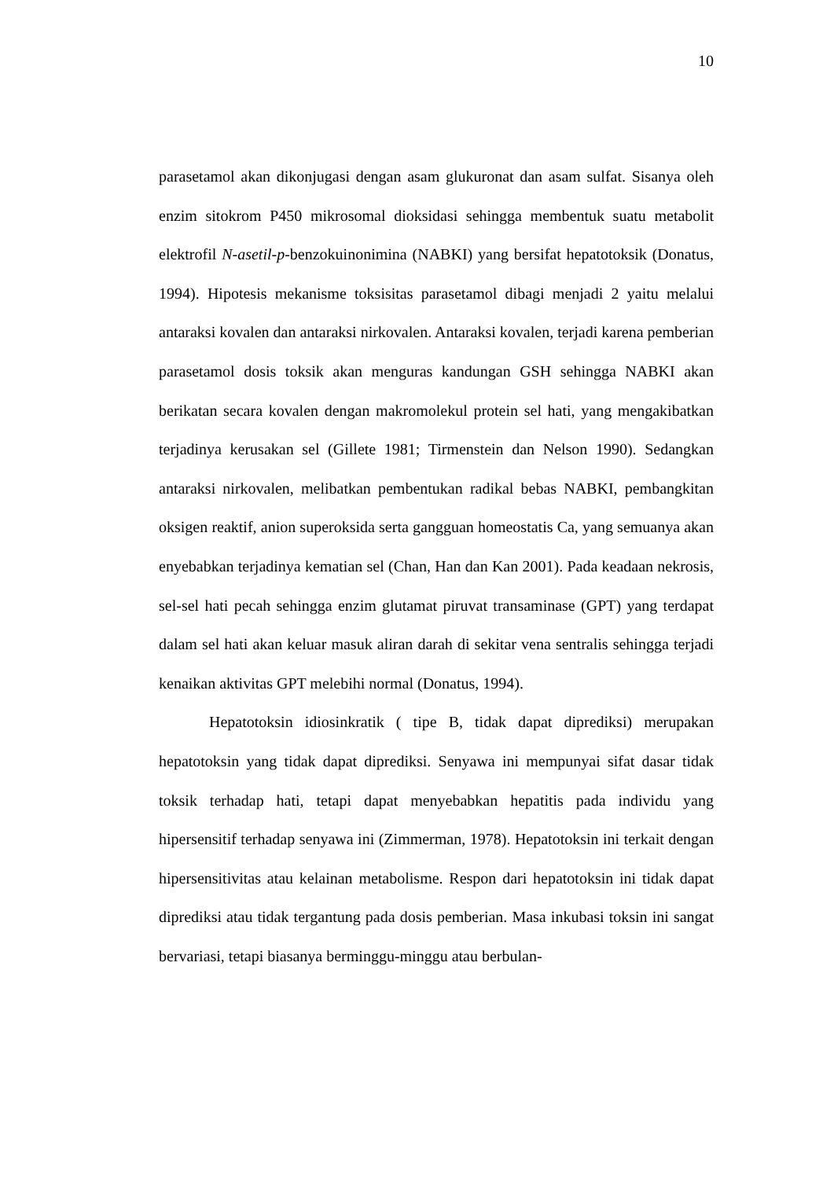10
parasetamol akan dikonjugasi dengan asam glukuronat dan asam sulfat. Sisanya oleh enzim sitokrom P450 mikrosomal dioksidasi sehingga membentuk suatu metabolit elektrofil N-asetil-p-benzokuinonimina (NABKI) yang bersifat hepatotoksik (Donatus, 1994). Hipotesis mekanisme toksisitas parasetamol dibagi menjadi 2 yaitu melalui antaraksi kovalen dan antaraksi nirkovalen. Antaraksi kovalen, terjadi karena pemberian parasetamol dosis toksik akan menguras kandungan GSH sehingga NABKI akan berikatan secara kovalen dengan makromolekul protein sel hati, yang mengakibatkan terjadinya kerusakan sel (Gillete 1981; Tirmenstein dan Nelson 1990). Sedangkan antaraksi nirkovalen, melibatkan pembentukan radikal bebas NABKI, pembangkitan oksigen reaktif, anion superoksida serta gangguan homeostatis Ca, yang semuanya akan enyebabkan terjadinya kematian sel (Chan, Han dan Kan 2001). Pada keadaan nekrosis, sel-sel hati pecah sehingga enzim glutamat piruvat transaminase (GPT) yang terdapat dalam sel hati akan keluar masuk aliran darah di sekitar vena sentralis sehingga terjadi kenaikan aktivitas GPT melebihi normal (Donatus, 1994).
Hepatotoksin idiosinkratik ( tipe B, tidak dapat diprediksi) merupakan hepatotoksin yang tidak dapat diprediksi. Senyawa ini mempunyai sifat dasar tidak toksik terhadap hati, tetapi dapat menyebabkan hepatitis pada individu yang hipersensitif terhadap senyawa ini (Zimmerman, 1978). Hepatotoksin ini terkait dengan hipersensitivitas atau kelainan metabolisme. Respon dari hepatotoksin ini tidak dapat diprediksi atau tidak tergantung pada dosis pemberian. Masa inkubasi toksin ini sangat bervariasi, tetapi biasanya berminggu-minggu atau berbulan-